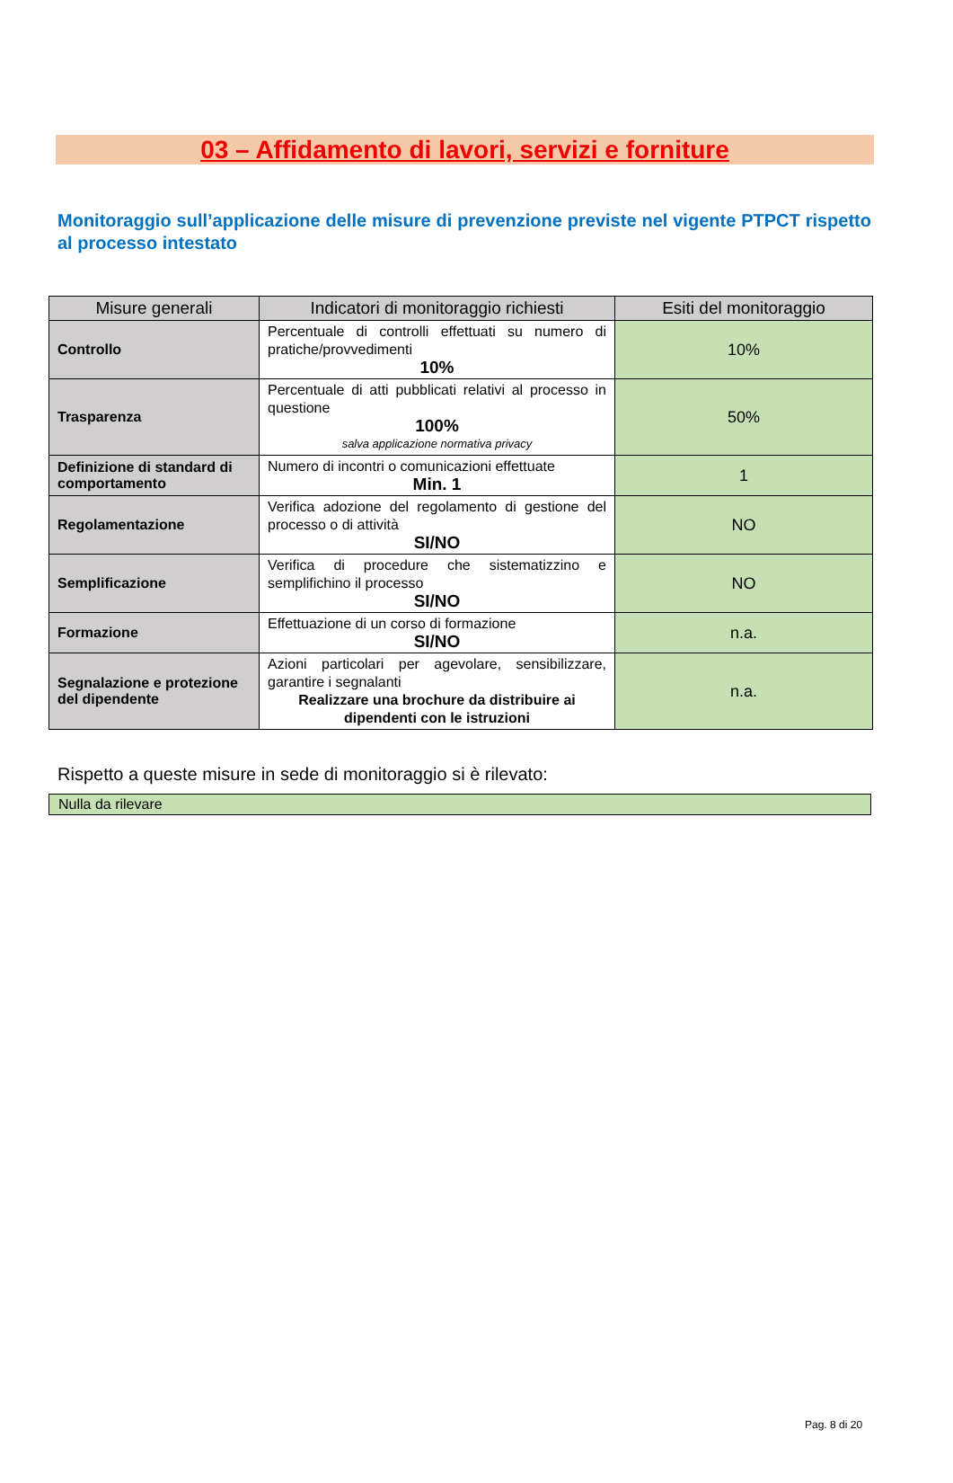03 – Affidamento di lavori, servizi e forniture
Monitoraggio sull’applicazione delle misure di prevenzione previste nel vigente PTPCT rispetto al processo intestato
| Misure generali | Indicatori di monitoraggio richiesti | Esiti del monitoraggio |
| --- | --- | --- |
| Controllo | Percentuale di controlli effettuati su numero di pratiche/provvedimenti 10% | 10% |
| Trasparenza | Percentuale di atti pubblicati relativi al processo in questione 100% salva applicazione normativa privacy | 50% |
| Definizione di standard di comportamento | Numero di incontri o comunicazioni effettuate Min. 1 | 1 |
| Regolamentazione | Verifica adozione del regolamento di gestione del processo o di attività SI/NO | NO |
| Semplificazione | Verifica di procedure che sistematizzino e semplifichino il processo SI/NO | NO |
| Formazione | Effettuazione di un corso di formazione SI/NO | n.a. |
| Segnalazione e protezione del dipendente | Azioni particolari per agevolare, sensibilizzare, garantire i segnalanti Realizzare una brochure da distribuire ai dipendenti con le istruzioni | n.a. |
Rispetto a queste misure in sede di monitoraggio si è rilevato:
Nulla da rilevare
Pag. 8 di 20